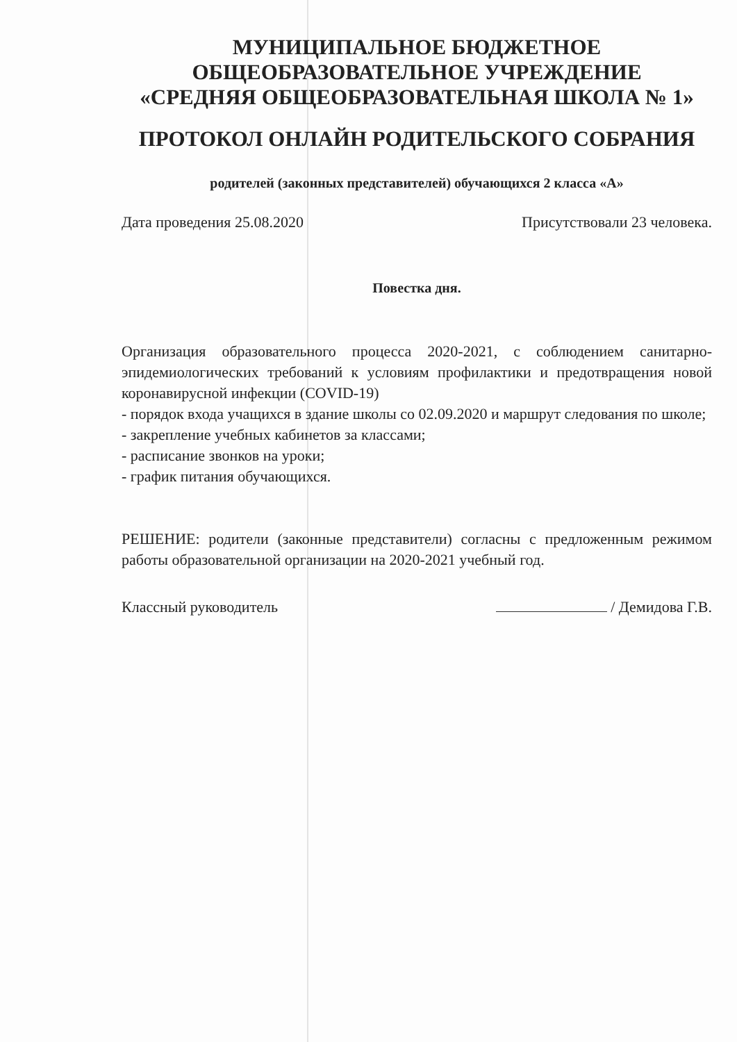МУНИЦИПАЛЬНОЕ БЮДЖЕТНОЕ
ОБЩЕОБРАЗОВАТЕЛЬНОЕ УЧРЕЖДЕНИЕ
«СРЕДНЯЯ ОБЩЕОБРАЗОВАТЕЛЬНАЯ ШКОЛА № 1»
ПРОТОКОЛ ОНЛАЙН РОДИТЕЛЬСКОГО СОБРАНИЯ
родителей (законных представителей) обучающихся 2 класса «А»
Дата проведения 25.08.2020 Присутствовали 23 человека.
Повестка дня.
Организация образовательного процесса 2020-2021, с соблюдением санитарно-эпидемиологических требований к условиям профилактики и предотвращения новой коронавирусной инфекции (COVID-19)
- порядок входа учащихся в здание школы со 02.09.2020 и маршрут следования по школе;
- закрепление учебных кабинетов за классами;
- расписание звонков на уроки;
- график питания обучающихся.
РЕШЕНИЕ: родители (законные представители) согласны с предложенным режимом работы образовательной организации на 2020-2021 учебный год.
Классный руководитель / Демидова Г.В.